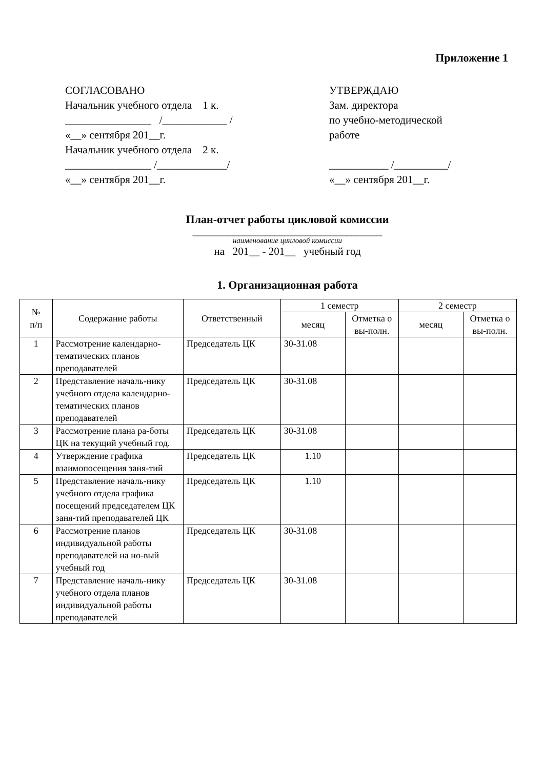Приложение 1
СОГЛАСОВАНО
Начальник учебного отдела 1 к.
________________ /____________ /
«__» сентября 201__г.
Начальник учебного отдела 2 к.
________________ /_____________/
«__» сентября 201__г.
УТВЕРЖДАЮ
Зам. директора
по учебно-методической
работе
___________ /__________/
«__» сентября 201__г.
План-отчет работы цикловой комиссии
_____________________________________
наименование цикловой комиссии
на 201__ - 201__ учебный год
1. Организационная работа
| № п/п | Содержание работы | Ответственный | 1 семестр | | 2 семестр | |
| --- | --- | --- | --- | --- | --- | --- |
| | | | месяц | Отметка о вы-полн. | месяц | Отметка о вы-полн. |
| 1 | Рассмотрение календарно-тематических планов преподавателей | Председатель ЦК | 30-31.08 | | | |
| 2 | Представление началь-нику учебного отдела календарно-тематических планов преподавателей | Председатель ЦК | 30-31.08 | | | |
| 3 | Рассмотрение плана ра-боты ЦК на текущий учебный год. | Председатель ЦК | 30-31.08 | | | |
| 4 | Утверждение графика взаимопосещения заня-тий | Председатель ЦК | 1.10 | | | |
| 5 | Представление началь-нику учебного отдела графика посещений председателем ЦК заня-тий преподавателей ЦК | Председатель ЦК | 1.10 | | | |
| 6 | Рассмотрение планов индивидуальной работы преподавателей на но-вый учебный год | Председатель ЦК | 30-31.08 | | | |
| 7 | Представление началь-нику учебного отдела планов индивидуальной работы преподавателей | Председатель ЦК | 30-31.08 | | | |